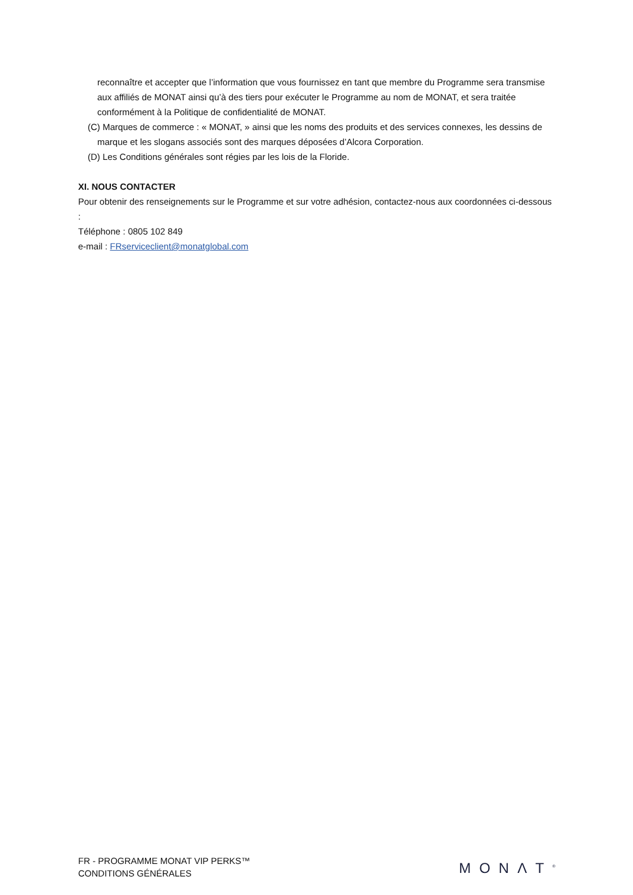reconnaître et accepter que l’information que vous fournissez en tant que membre du Programme sera transmise aux affiliés de MONAT ainsi qu’à des tiers pour exécuter le Programme au nom de MONAT, et sera traitée conformément à la Politique de confidentialité de MONAT.
(C) Marques de commerce : « MONAT, » ainsi que les noms des produits et des services connexes, les dessins de marque et les slogans associés sont des marques déposées d’Alcora Corporation.
(D) Les Conditions générales sont régies par les lois de la Floride.
XI. NOUS CONTACTER
Pour obtenir des renseignements sur le Programme et sur votre adhésion, contactez-nous aux coordonnées ci-dessous :
Téléphone : 0805 102 849
e-mail : FRserviceclient@monatglobal.com
FR - PROGRAMME MONAT VIP PERKS™
CONDITIONS GÉNÉRALES
MONΛT<sup>®</sup>